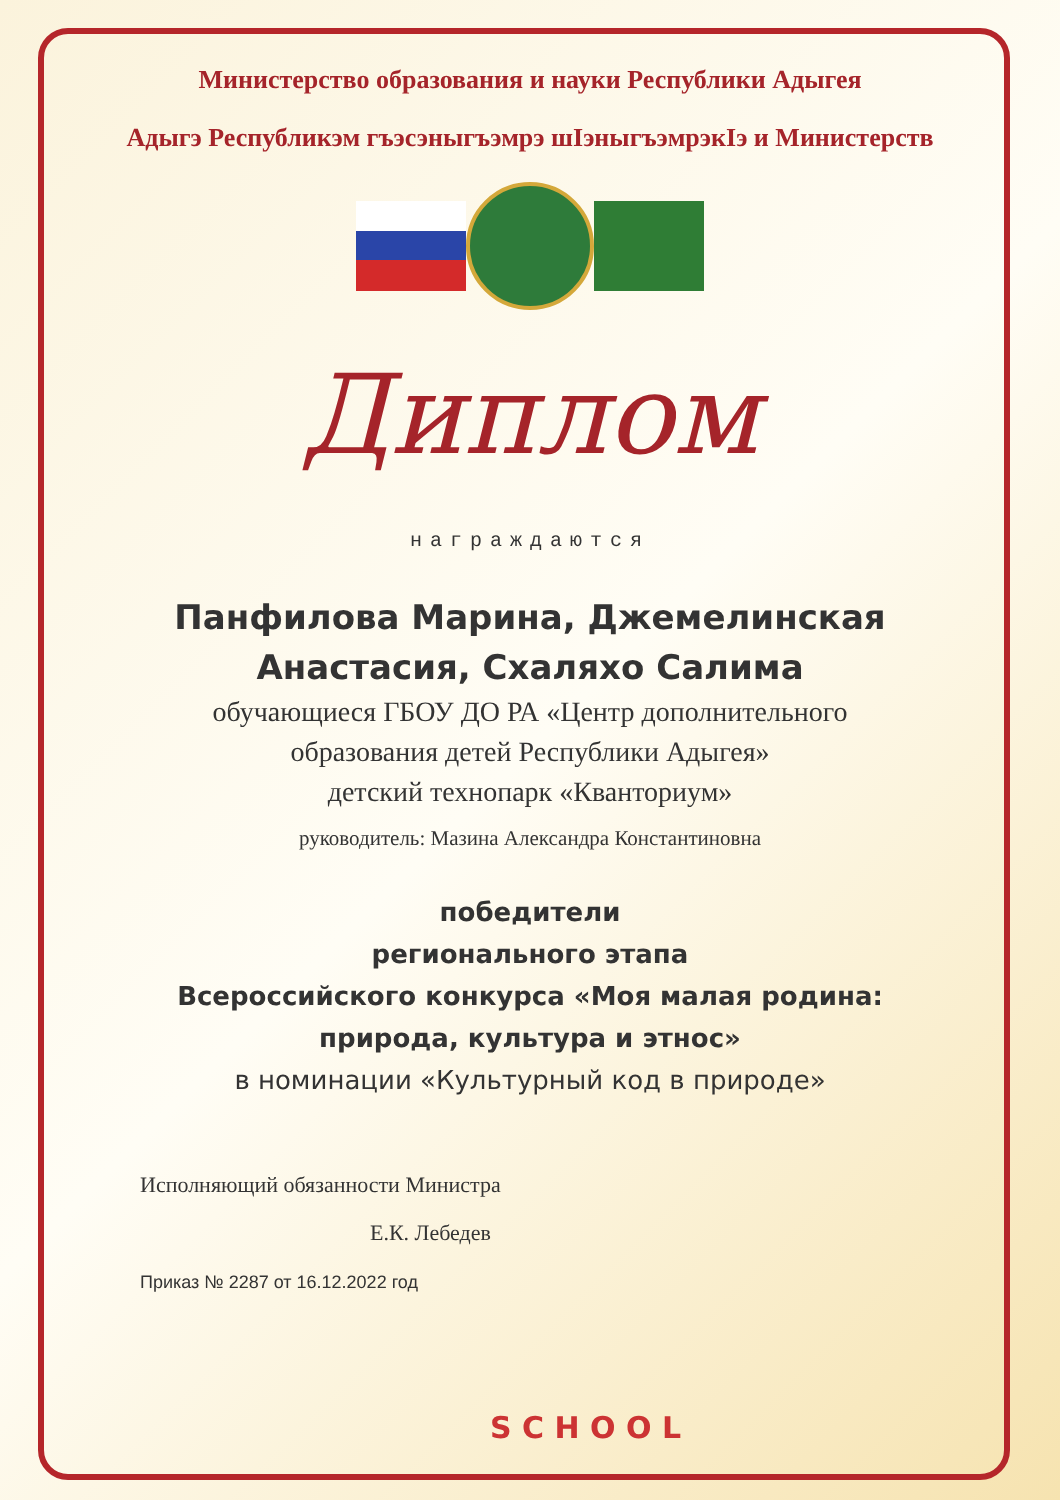Министерство образования и науки Республики Адыгея
Адыгэ Республикэм гъэсэныгъэмрэ шIэныгъэмрэкIэ и Министерств
Диплом
награждаются
Панфилова Марина, Джемелинская
Анастасия, Схаляхо Салима
обучающиеся ГБОУ ДО РА «Центр дополнительного
образования детей Республики Адыгея»
детский технопарк «Кванториум»
руководитель: Мазина Александра Константиновна
победители
регионального этапа
Всероссийского конкурса «Моя малая родина:
природа, культура и этнос»
в номинации «Культурный код в природе»
Исполняющий обязанности Министра
Е.К. Лебедев
Приказ № 2287 от 16.12.2022 год
S C H O O L